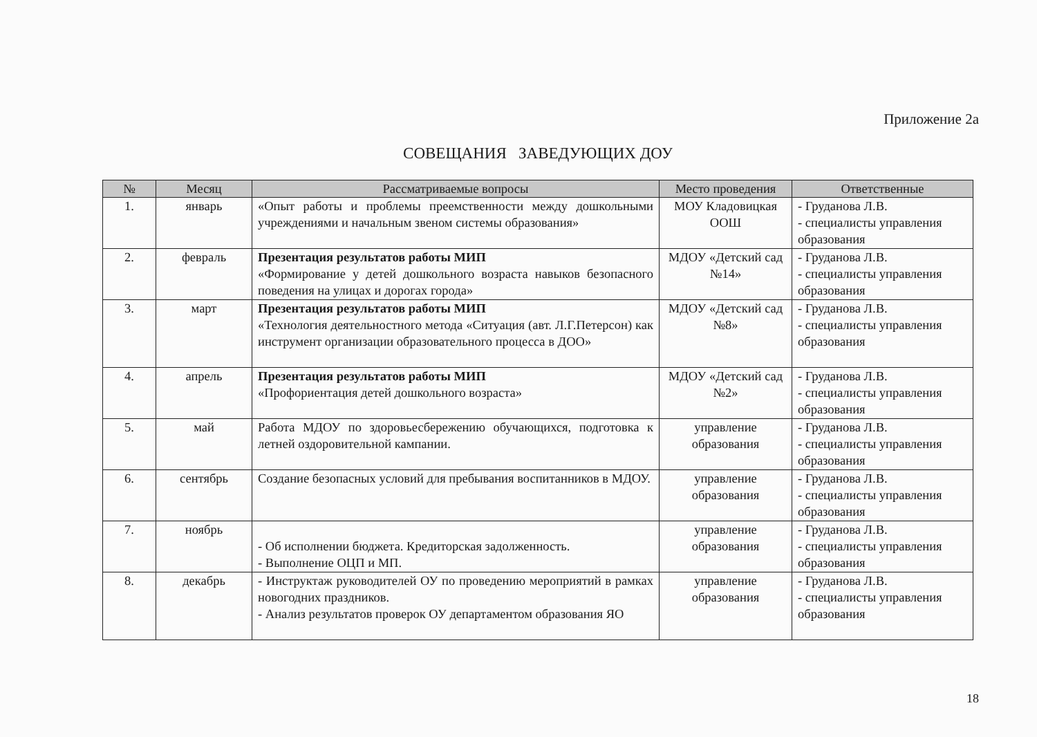Приложение 2а
СОВЕЩАНИЯ ЗАВЕДУЮЩИХ ДОУ
| № | Месяц | Рассматриваемые вопросы | Место проведения | Ответственные |
| --- | --- | --- | --- | --- |
| 1. | январь | «Опыт работы и проблемы преемственности между дошкольными учреждениями и начальным звеном системы образования» | МОУ Кладовицкая ООШ | - Груданова Л.В. - специалисты управления образования |
| 2. | февраль | Презентация результатов работы МИП «Формирование у детей дошкольного возраста навыков безопасного поведения на улицах и дорогах города» | МДОУ «Детский сад №14» | - Груданова Л.В. - специалисты управления образования |
| 3. | март | Презентация результатов работы МИП «Технология деятельностного метода «Ситуация (авт. Л.Г.Петерсон) как инструмент организации образовательного процесса в ДОО» | МДОУ «Детский сад №8» | - Груданова Л.В. - специалисты управления образования |
| 4. | апрель | Презентация результатов работы МИП «Профориентация детей дошкольного возраста» | МДОУ «Детский сад №2» | - Груданова Л.В. - специалисты управления образования |
| 5. | май | Работа МДОУ по здоровьесбережению обучающихся, подготовка к летней оздоровительной кампании. | управление образования | - Груданова Л.В. - специалисты управления образования |
| 6. | сентябрь | Создание безопасных условий для пребывания воспитанников в МДОУ. | управление образования | - Груданова Л.В. - специалисты управления образования |
| 7. | ноябрь | - Об исполнении бюджета. Кредиторская задолженность. - Выполнение ОЦП и МП. | управление образования | - Груданова Л.В. - специалисты управления образования |
| 8. | декабрь | - Инструктаж руководителей ОУ по проведению мероприятий в рамках новогодних праздников. - Анализ результатов проверок ОУ департаментом образования ЯО | управление образования | - Груданова Л.В. - специалисты управления образования |
18